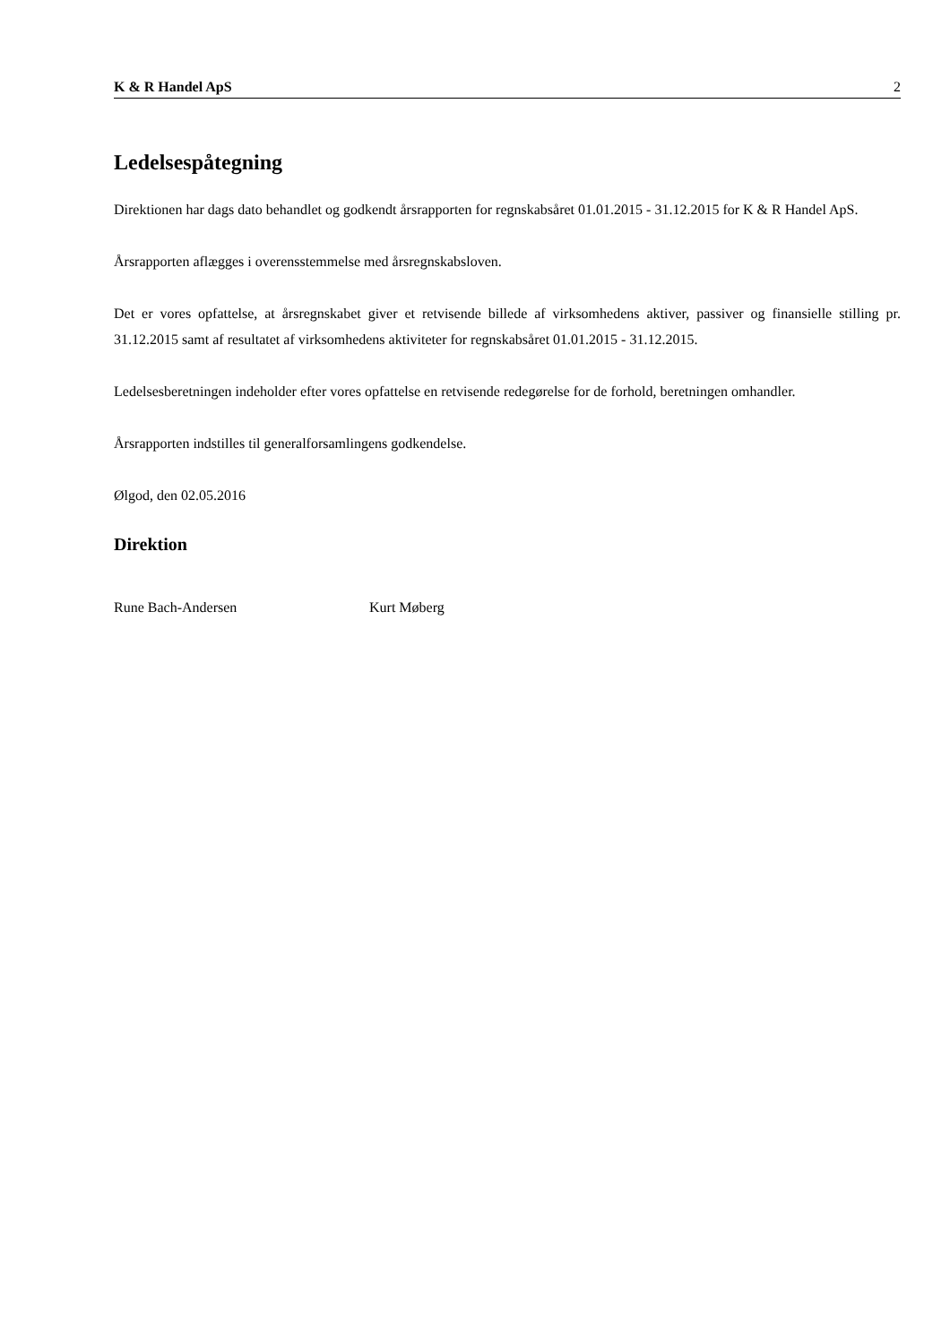K & R Handel ApS 2
Ledelsespåtegning
Direktionen har dags dato behandlet og godkendt årsrapporten for regnskabsåret 01.01.2015 - 31.12.2015 for K & R Handel ApS.
Årsrapporten aflægges i overensstemmelse med årsregnskabsloven.
Det er vores opfattelse, at årsregnskabet giver et retvisende billede af virksomhedens aktiver, passiver og finansielle stilling pr. 31.12.2015 samt af resultatet af virksomhedens aktiviteter for regnskabsåret 01.01.2015 - 31.12.2015.
Ledelsesberetningen indeholder efter vores opfattelse en retvisende redegørelse for de forhold, beretningen omhandler.
Årsrapporten indstilles til generalforsamlingens godkendelse.
Ølgod, den 02.05.2016
Direktion
Rune Bach-Andersen Kurt Møberg